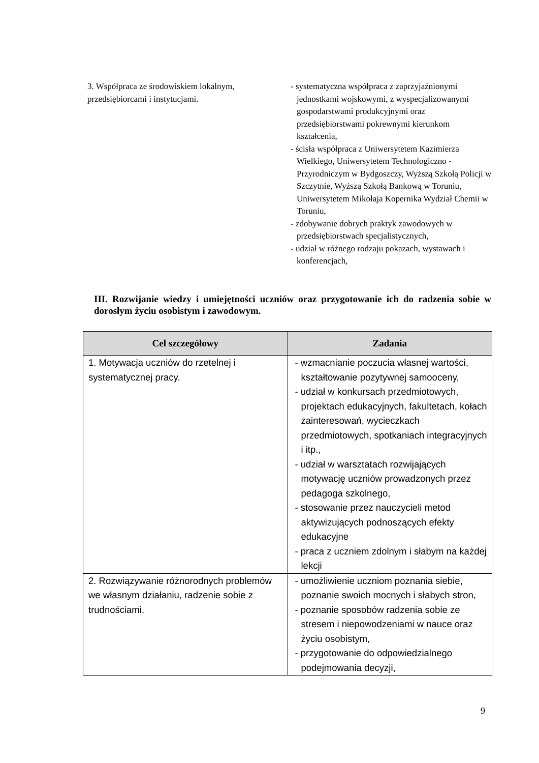3. Współpraca ze środowiskiem lokalnym, przedsiębiorcami i instytucjami.
- systematyczna współpraca z zaprzyjaźnionymi jednostkami wojskowymi, z wyspecjalizowanymi gospodarstwami produkcyjnymi oraz przedsiębiorstwami pokrewnymi kierunkom kształcenia,
- ścisła współpraca z Uniwersytetem Kazimierza Wielkiego, Uniwersytetem Technologiczno - Przyrodniczym w Bydgoszczy, Wyższą Szkołą Policji w Szczytnie, Wyższą Szkołą Bankową w Toruniu, Uniwersytetem Mikołaja Kopernika Wydział Chemii w Toruniu,
- zdobywanie dobrych praktyk zawodowych w przedsiębiorstwach specjalistycznych,
- udział w różnego rodzaju pokazach, wystawach i konferencjach,
III. Rozwijanie wiedzy i umiejętności uczniów oraz przygotowanie ich do radzenia sobie w dorosłym życiu osobistym i zawodowym.
| Cel szczegółowy | Zadania |
| --- | --- |
| 1. Motywacja uczniów do rzetelnej i systematycznej pracy. | - wzmacnianie poczucia własnej wartości, kształtowanie pozytywnej samooceny, - udział w konkursach przedmiotowych, projektach edukacyjnych, fakultetach, kołach zainteresowań, wycieczkach przedmiotowych, spotkaniach integracyjnych i itp., - udział w warsztatach rozwijających motywację uczniów prowadzonych przez pedagoga szkolnego, - stosowanie przez nauczycieli metod aktywizujących podnoszących efekty edukacyjne - praca z uczniem zdolnym i słabym na każdej lekcji |
| 2. Rozwiązywanie różnorodnych problemów we własnym działaniu, radzenie sobie z trudnościami. | - umożliwienie uczniom poznania siebie, poznanie swoich mocnych i słabych stron, - poznanie sposobów radzenia sobie ze stresem i niepowodzeniami w nauce oraz życiu osobistym, - przygotowanie do odpowiedzialnego podejmowania decyzji, |
9